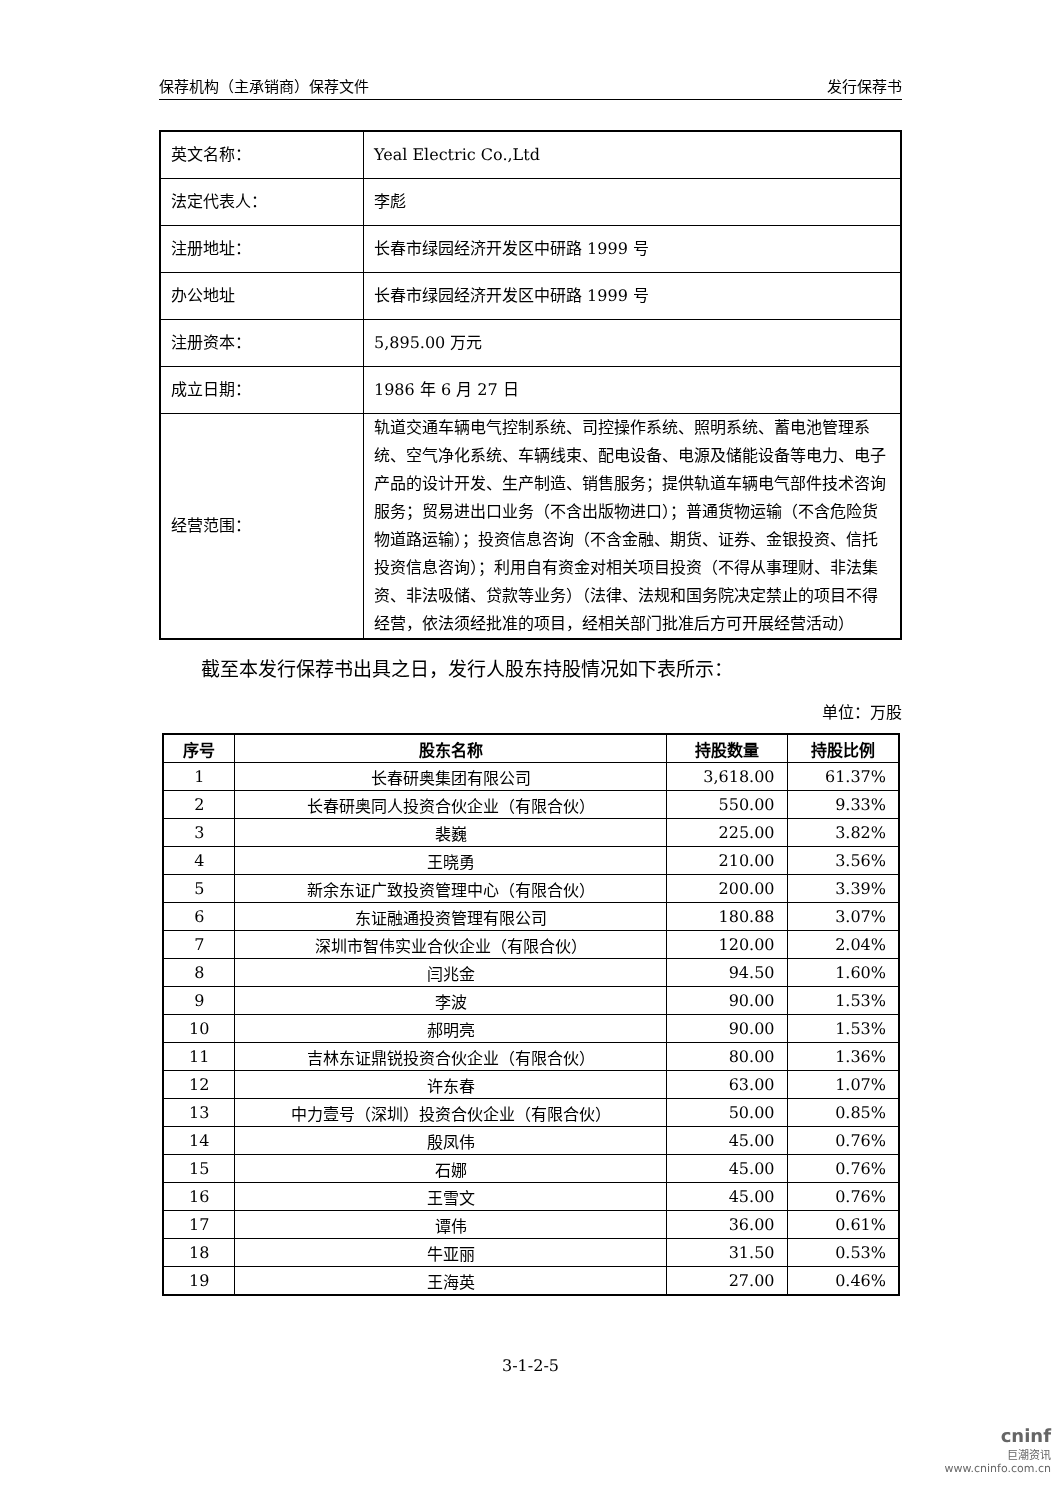保荐机构（主承销商）保荐文件 发行保荐书
| 英文名称： | Yeal Electric Co.,Ltd |
| 法定代表人： | 李彪 |
| 注册地址： | 长春市绿园经济开发区中研路 1999 号 |
| 办公地址 | 长春市绿园经济开发区中研路 1999 号 |
| 注册资本： | 5,895.00 万元 |
| 成立日期： | 1986 年 6 月 27 日 |
| 经营范围： | 轨道交通车辆电气控制系统、司控操作系统、照明系统、蓄电池管理系统、空气净化系统、车辆线束、配电设备、电源及储能设备等电力、电子产品的设计开发、生产制造、销售服务；提供轨道车辆电气部件技术咨询服务；贸易进出口业务（不含出版物进口）；普通货物运输（不含危险货物道路运输）；投资信息咨询（不含金融、期货、证券、金银投资、信托投资信息咨询）；利用自有资金对相关项目投资（不得从事理财、非法集资、非法吸储、贷款等业务）（法律、法规和国务院决定禁止的项目不得经营，依法须经批准的项目，经相关部门批准后方可开展经营活动） |
截至本发行保荐书出具之日，发行人股东持股情况如下表所示：
单位：万股
| 序号 | 股东名称 | 持股数量 | 持股比例 |
| --- | --- | --- | --- |
| 1 | 长春研奥集团有限公司 | 3,618.00 | 61.37% |
| 2 | 长春研奥同人投资合伙企业（有限合伙） | 550.00 | 9.33% |
| 3 | 裴巍 | 225.00 | 3.82% |
| 4 | 王晓勇 | 210.00 | 3.56% |
| 5 | 新余东证广致投资管理中心（有限合伙） | 200.00 | 3.39% |
| 6 | 东证融通投资管理有限公司 | 180.88 | 3.07% |
| 7 | 深圳市智伟实业合伙企业（有限合伙） | 120.00 | 2.04% |
| 8 | 闫兆金 | 94.50 | 1.60% |
| 9 | 李波 | 90.00 | 1.53% |
| 10 | 郝明亮 | 90.00 | 1.53% |
| 11 | 吉林东证鼎锐投资合伙企业（有限合伙） | 80.00 | 1.36% |
| 12 | 许东春 | 63.00 | 1.07% |
| 13 | 中力壹号（深圳）投资合伙企业（有限合伙） | 50.00 | 0.85% |
| 14 | 殷凤伟 | 45.00 | 0.76% |
| 15 | 石娜 | 45.00 | 0.76% |
| 16 | 王雪文 | 45.00 | 0.76% |
| 17 | 谭伟 | 36.00 | 0.61% |
| 18 | 牛亚丽 | 31.50 | 0.53% |
| 19 | 王海英 | 27.00 | 0.46% |
3-1-2-5
cninf
巨潮资讯
www.cninfo.com.cn